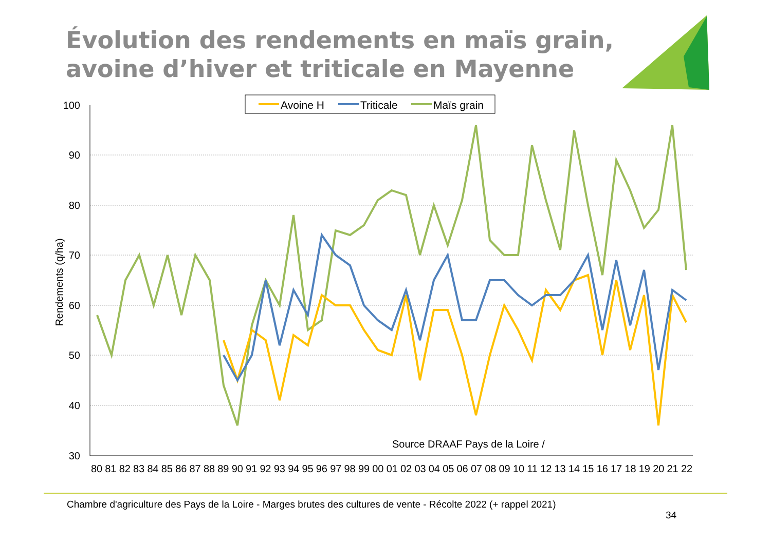Évolution des rendements en maïs grain,
avoine d’hiver et triticale en Mayenne
Avoine H
Triticale
Maïs grain
100
90
80
70
60
50
40
30
Rendements (q/ha)
Source DRAAF Pays de la Loire /
80 81 82 83 84 85 86 87 88 89 90 91 92 93 94 95 96 97 98 99 00 01 02 03 04 05 06 07 08 09 10 11 12 13 14 15 16 17 18 19 20 21 22
Chambre d'agriculture des Pays de la Loire - Marges brutes des cultures de vente - Récolte 2022 (+ rappel 2021)
34